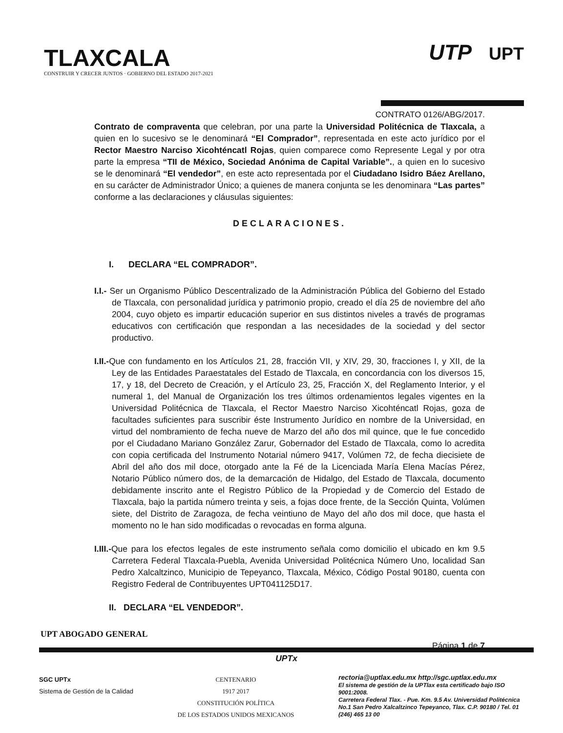TLAXCALA
CONSTRUIR Y CRECER JUNTOS · GOBIERNO DEL ESTADO 2017-2021
UTP UPT
CONTRATO 0126/ABG/2017.
Contrato de compraventa que celebran, por una parte la Universidad Politécnica de Tlaxcala, a quien en lo sucesivo se le denominará “El Comprador”, representada en este acto jurídico por el Rector Maestro Narciso Xicohténcatl Rojas, quien comparece como Represente Legal y por otra parte la empresa “TII de México, Sociedad Anónima de Capital Variable”., a quien en lo sucesivo se le denominará “El vendedor”, en este acto representada por el Ciudadano Isidro Báez Arellano, en su carácter de Administrador Único; a quienes de manera conjunta se les denominara “Las partes” conforme a las declaraciones y cláusulas siguientes:
DECLARACIONES.
I. DECLARA “EL COMPRADOR”.
I.I.- Ser un Organismo Público Descentralizado de la Administración Pública del Gobierno del Estado de Tlaxcala, con personalidad jurídica y patrimonio propio, creado el día 25 de noviembre del año 2004, cuyo objeto es impartir educación superior en sus distintos niveles a través de programas educativos con certificación que respondan a las necesidades de la sociedad y del sector productivo.
I.II.-Que con fundamento en los Artículos 21, 28, fracción VII, y XIV, 29, 30, fracciones I, y XII, de la Ley de las Entidades Paraestatales del Estado de Tlaxcala, en concordancia con los diversos 15, 17, y 18, del Decreto de Creación, y el Artículo 23, 25, Fracción X, del Reglamento Interior, y el numeral 1, del Manual de Organización los tres últimos ordenamientos legales vigentes en la Universidad Politécnica de Tlaxcala, el Rector Maestro Narciso Xicohténcatl Rojas, goza de facultades suficientes para suscribir éste Instrumento Jurídico en nombre de la Universidad, en virtud del nombramiento de fecha nueve de Marzo del año dos mil quince, que le fue concedido por el Ciudadano Mariano González Zarur, Gobernador del Estado de Tlaxcala, como lo acredita con copia certificada del Instrumento Notarial número 9417, Volúmen 72, de fecha diecisiete de Abril del año dos mil doce, otorgado ante la Fé de la Licenciada María Elena Macías Pérez, Notario Público número dos, de la demarcación de Hidalgo, del Estado de Tlaxcala, documento debidamente inscrito ante el Registro Público de la Propiedad y de Comercio del Estado de Tlaxcala, bajo la partida número treinta y seis, a fojas doce frente, de la Sección Quinta, Volúmen siete, del Distrito de Zaragoza, de fecha veintiuno de Mayo del año dos mil doce, que hasta el momento no le han sido modificadas o revocadas en forma alguna.
I.III.-Que para los efectos legales de este instrumento señala como domicilio el ubicado en km 9.5 Carretera Federal Tlaxcala-Puebla, Avenida Universidad Politécnica Número Uno, localidad San Pedro Xalcaltzinco, Municipio de Tepeyanco, Tlaxcala, México, Código Postal 90180, cuenta con Registro Federal de Contribuyentes UPT041125D17.
II. DECLARA “EL VENDEDOR”.
UPT ABOGADO GENERAL
Página 1 de 7
UPTx
SGC UPTx
Sistema de Gestión de la Calidad
CENTENARIO
1917 2017
CONSTITUCIÓN POLÍTICA
DE LOS ESTADOS UNIDOS MEXICANOS
rectoria@uptlax.edu.mx http://sgc.uptlax.edu.mx
El sistema de gestión de la UPTlax esta certificado bajo ISO 9001:2008.
Carretera Federal Tlax. - Pue. Km. 9.5 Av. Universidad Politécnica No.1 San Pedro Xalcaltzinco Tepeyanco, Tlax. C.P. 90180 / Tel. 01 (246) 465 13 00